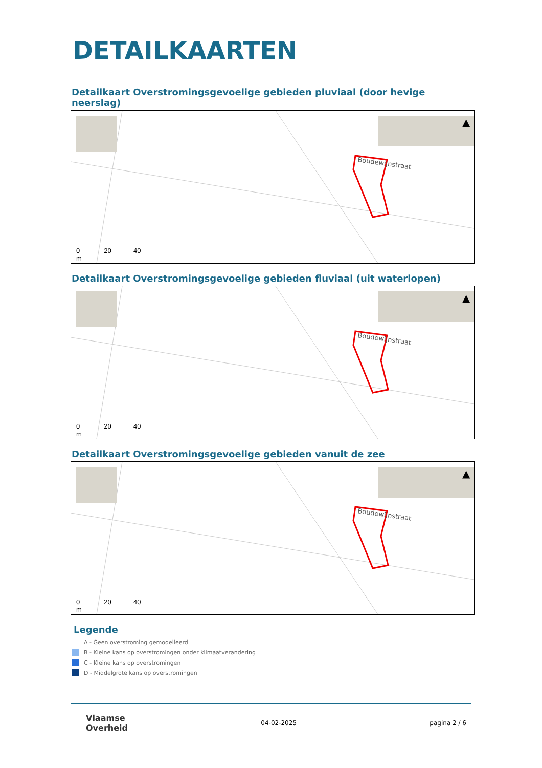DETAILKAARTEN
Detailkaart Overstromingsgevoelige gebieden pluviaal (door hevige neerslag)
▲
Boudewijnstraat
0 20 40
m
Detailkaart Overstromingsgevoelige gebieden fluviaal (uit waterlopen)
▲
Boudewijnstraat
0 20 40
m
Detailkaart Overstromingsgevoelige gebieden vanuit de zee
▲
Boudewijnstraat
0 20 40
m
Legende
A - Geen overstroming gemodelleerd
B - Kleine kans op overstromingen onder klimaatverandering
C - Kleine kans op overstromingen
D - Middelgrote kans op overstromingen
Vlaamse
Overheid
04-02-2025 pagina 2 / 6